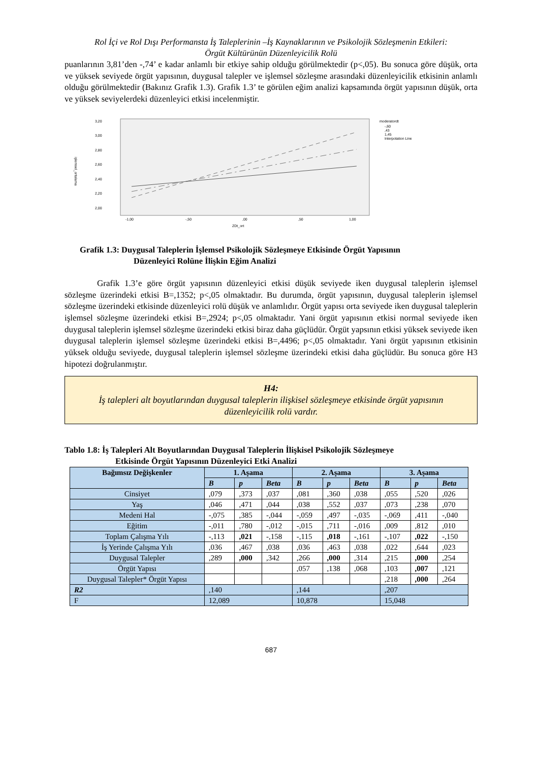Rol İçi ve Rol Dışı Performansta İş Taleplerinin –İş Kaynaklarının ve Psikolojik Sözleşmenin Etkileri:
Örgüt Kültürünün Düzenleyicilik Rolü
puanlarının 3,81’den -,74’ e kadar anlamlı bir etkiye sahip olduğu görülmektedir (p<,05). Bu sonuca göre düşük, orta ve yüksek seviyede örgüt yapısının, duygusal talepler ve işlemsel sözleşme arasındaki düzenleyicilik etkisinin anlamlı olduğu görülmektedir (Bakınız Grafik 1.3). Grafik 1.3’ te görülen eğim analizi kapsamında örgüt yapısının düşük, orta ve yüksek seviyelerdeki düzenleyici etkisi incelenmiştir.
3,20
3,00
2,80
2,60
2,40
2,20
2,00
işlemsel_ortalama
-1,00
-,50
,00
,50
1,00
ZDt_ort
moderatordt
-,60
,43
1,45
Interpolation Line
Grafik 1.3: Duygusal Taleplerin İşlemsel Psikolojik Sözleşmeye Etkisinde Örgüt Yapısının
Düzenleyici Rolüne İlişkin Eğim Analizi
Grafik 1.3’e göre örgüt yapısının düzenleyici etkisi düşük seviyede iken duygusal taleplerin işlemsel sözleşme üzerindeki etkisi B=,1352; p<,05 olmaktadır. Bu durumda, örgüt yapısının, duygusal taleplerin işlemsel sözleşme üzerindeki etkisinde düzenleyici rolü düşük ve anlamlıdır. Örgüt yapısı orta seviyede iken duygusal taleplerin işlemsel sözleşme üzerindeki etkisi B=,2924; p<,05 olmaktadır. Yani örgüt yapısının etkisi normal seviyede iken duygusal taleplerin işlemsel sözleşme üzerindeki etkisi biraz daha güçlüdür. Örgüt yapsının etkisi yüksek seviyede iken duygusal taleplerin işlemsel sözleşme üzerindeki etkisi B=,4496; p<,05 olmaktadır. Yani örgüt yapısının etkisinin yüksek olduğu seviyede, duygusal taleplerin işlemsel sözleşme üzerindeki etkisi daha güçlüdür. Bu sonuca göre H3 hipotezi doğrulanmıştır.
H4:
İş talepleri alt boyutlarından duygusal taleplerin ilişkisel sözleşmeye etkisinde örgüt yapısının düzenleyicilik rolü vardır.
Tablo 1.8: İş Talepleri Alt Boyutlarından Duygusal Taleplerin İlişkisel Psikolojik Sözleşmeye
Etkisinde Örgüt Yapısının Düzenleyici Etki Analizi
| Bağımsız Değişkenler | 1. Aşama | | | 2. Aşama | | | 3. Aşama | | |
| --- | --- | --- | --- | --- | --- | --- | --- | --- | --- |
| | B | p | Beta | B | p | Beta | B | p | Beta |
| Cinsiyet | ,079 | ,373 | ,037 | ,081 | ,360 | ,038 | ,055 | ,520 | ,026 |
| Yaş | ,046 | ,471 | ,044 | ,038 | ,552 | ,037 | ,073 | ,238 | ,070 |
| Medeni Hal | -,075 | ,385 | -,044 | -,059 | ,497 | -,035 | -,069 | ,411 | -,040 |
| Eğitim | -,011 | ,780 | -,012 | -,015 | ,711 | -,016 | ,009 | ,812 | ,010 |
| Toplam Çalışma Yılı | -,113 | ,021 | -,158 | -,115 | ,018 | -,161 | -,107 | ,022 | -,150 |
| İş Yerinde Çalışma Yılı | ,036 | ,467 | ,038 | ,036 | ,463 | ,038 | ,022 | ,644 | ,023 |
| Duygusal Talepler | ,289 | ,000 | ,342 | ,266 | ,000 | ,314 | ,215 | ,000 | ,254 |
| Örgüt Yapısı | | | | ,057 | ,138 | ,068 | ,103 | ,007 | ,121 |
| Duygusal Talepler* Örgüt Yapısı | | | | | | | ,218 | ,000 | ,264 |
| R2 | ,140 | | | ,144 | | | ,207 | | |
| F | 12,089 | | | 10,878 | | | 15,048 | | |
687